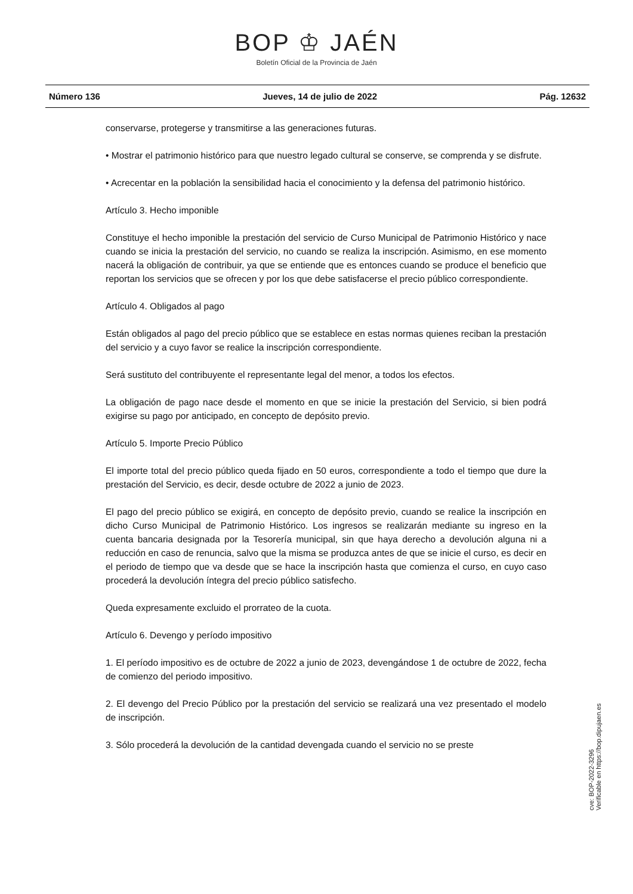BOP ♔ JAÉN
Boletín Oficial de la Provincia de Jaén
Número 136 Jueves, 14 de julio de 2022 Pág. 12632
conservarse, protegerse y transmitirse a las generaciones futuras.
• Mostrar el patrimonio histórico para que nuestro legado cultural se conserve, se comprenda y se disfrute.
• Acrecentar en la población la sensibilidad hacia el conocimiento y la defensa del patrimonio histórico.
Artículo 3. Hecho imponible
Constituye el hecho imponible la prestación del servicio de Curso Municipal de Patrimonio Histórico y nace cuando se inicia la prestación del servicio, no cuando se realiza la inscripción. Asimismo, en ese momento nacerá la obligación de contribuir, ya que se entiende que es entonces cuando se produce el beneficio que reportan los servicios que se ofrecen y por los que debe satisfacerse el precio público correspondiente.
Artículo 4. Obligados al pago
Están obligados al pago del precio público que se establece en estas normas quienes reciban la prestación del servicio y a cuyo favor se realice la inscripción correspondiente.
Será sustituto del contribuyente el representante legal del menor, a todos los efectos.
La obligación de pago nace desde el momento en que se inicie la prestación del Servicio, si bien podrá exigirse su pago por anticipado, en concepto de depósito previo.
Artículo 5. Importe Precio Público
El importe total del precio público queda fijado en 50 euros, correspondiente a todo el tiempo que dure la prestación del Servicio, es decir, desde octubre de 2022 a junio de 2023.
El pago del precio público se exigirá, en concepto de depósito previo, cuando se realice la inscripción en dicho Curso Municipal de Patrimonio Histórico. Los ingresos se realizarán mediante su ingreso en la cuenta bancaria designada por la Tesorería municipal, sin que haya derecho a devolución alguna ni a reducción en caso de renuncia, salvo que la misma se produzca antes de que se inicie el curso, es decir en el periodo de tiempo que va desde que se hace la inscripción hasta que comienza el curso, en cuyo caso procederá la devolución íntegra del precio público satisfecho.
Queda expresamente excluido el prorrateo de la cuota.
Artículo 6. Devengo y período impositivo
1. El período impositivo es de octubre de 2022 a junio de 2023, devengándose 1 de octubre de 2022, fecha de comienzo del periodo impositivo.
2. El devengo del Precio Público por la prestación del servicio se realizará una vez presentado el modelo de inscripción.
3. Sólo procederá la devolución de la cantidad devengada cuando el servicio no se preste
cve: BOP-2022-3296
Verificable en https://bop.dipujaen.es